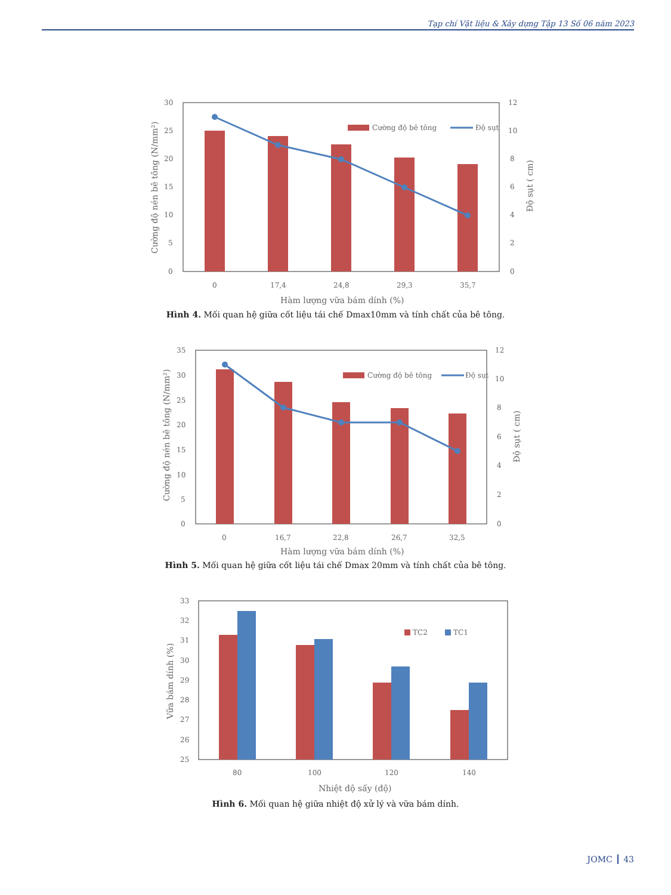Tạp chí Vật liệu & Xây dựng Tập 13 Số 06 năm 2023
Cường độ bê tông
Độ sụt
30
25
20
15
10
5
0
12
10
8
6
4
2
0
0
17,4
24,8
29,3
35,7
Hàm lượng vữa bám dính (%)
Cường độ nén bê tông (N/mm²)
Độ sụt ( cm)
Hình 4. Mối quan hệ giữa cốt liệu tái chế Dmax10mm và tính chất của bê tông.
Cường độ bê tông
Độ sụt
35
30
25
20
15
10
5
0
12
10
8
6
4
2
0
0
16,7
22,8
26,7
32,5
Hàm lượng vữa bám dính (%)
Cường độ nén bê tông (N/mm²)
Độ sụt ( cm)
Hình 5. Mối quan hệ giữa cốt liệu tái chế Dmax 20mm và tính chất của bê tông.
TC2
TC1
33
32
31
30
29
28
27
26
25
80
100
120
140
Nhiệt độ sấy (độ)
Vữa bám dính (%)
Hình 6. Mối quan hệ giữa nhiệt độ xử lý và vữa bám dính.
JOMC 43